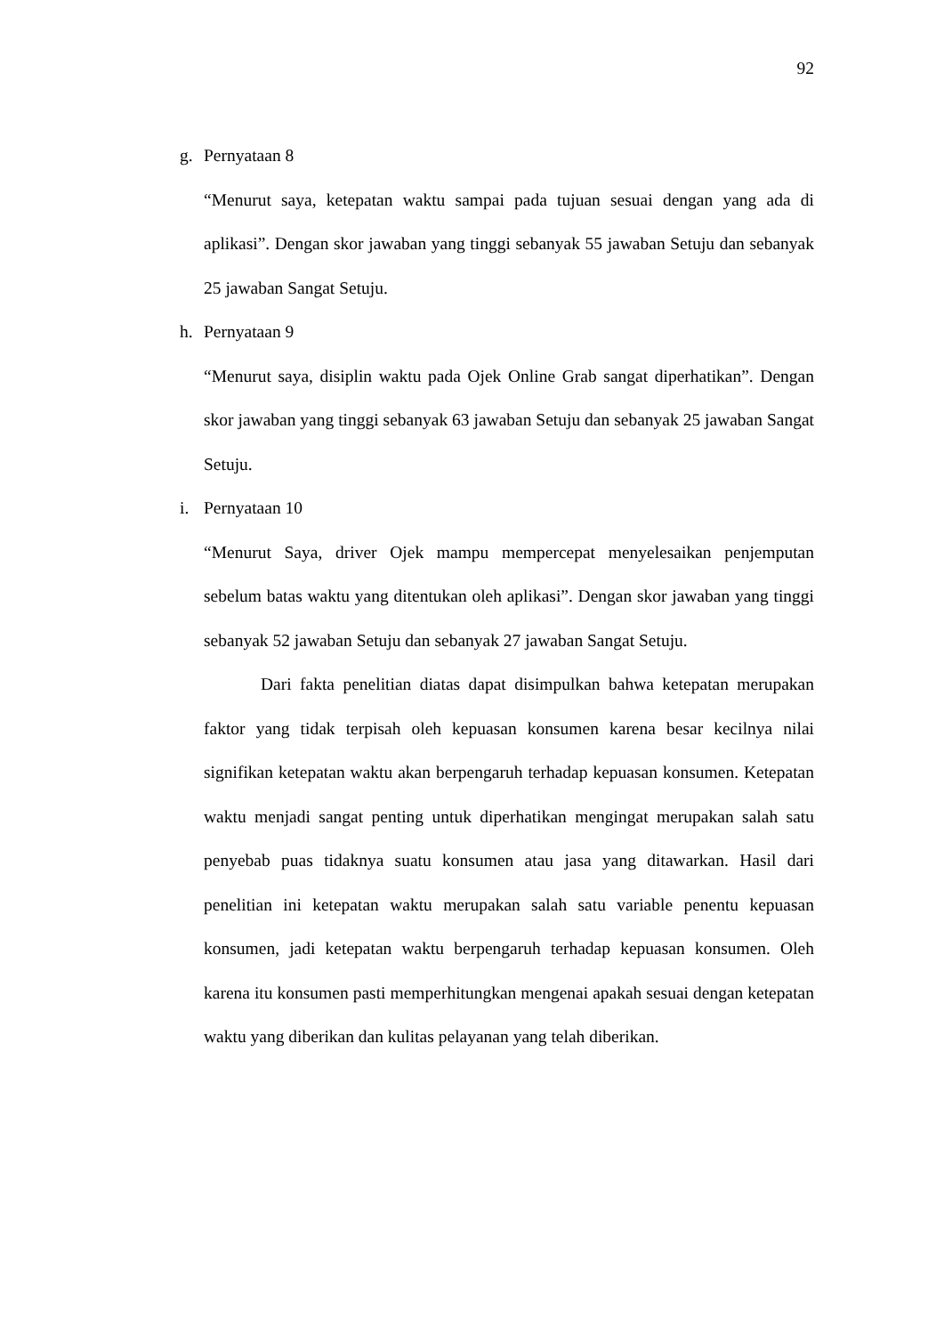92
g. Pernyataan 8
“Menurut saya, ketepatan waktu sampai pada tujuan sesuai dengan yang ada di aplikasi”. Dengan skor jawaban yang tinggi sebanyak 55 jawaban Setuju dan sebanyak 25 jawaban Sangat Setuju.
h. Pernyataan 9
“Menurut saya, disiplin waktu pada Ojek Online Grab sangat diperhatikan”. Dengan skor jawaban yang tinggi sebanyak 63 jawaban Setuju dan sebanyak 25 jawaban Sangat Setuju.
i. Pernyataan 10
“Menurut Saya, driver Ojek mampu mempercepat menyelesaikan penjemputan sebelum batas waktu yang ditentukan oleh aplikasi”. Dengan skor jawaban yang tinggi sebanyak 52 jawaban Setuju dan sebanyak 27 jawaban Sangat Setuju.
Dari fakta penelitian diatas dapat disimpulkan bahwa ketepatan merupakan faktor yang tidak terpisah oleh kepuasan konsumen karena besar kecilnya nilai signifikan ketepatan waktu akan berpengaruh terhadap kepuasan konsumen. Ketepatan waktu menjadi sangat penting untuk diperhatikan mengingat merupakan salah satu penyebab puas tidaknya suatu konsumen atau jasa yang ditawarkan. Hasil dari penelitian ini ketepatan waktu merupakan salah satu variable penentu kepuasan konsumen, jadi ketepatan waktu berpengaruh terhadap kepuasan konsumen. Oleh karena itu konsumen pasti memperhitungkan mengenai apakah sesuai dengan ketepatan waktu yang diberikan dan kulitas pelayanan yang telah diberikan.